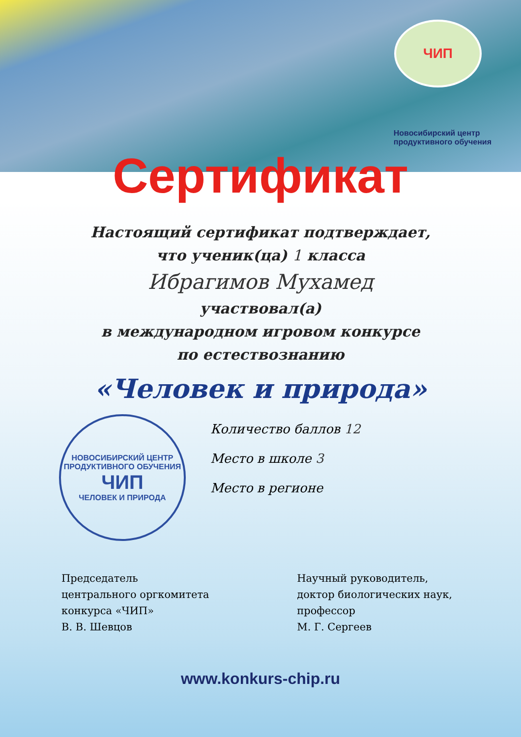ЧИП
Новосибирский центр
продуктивного обучения
Сертификат
Настоящий сертификат подтверждает,
что ученик(ца) 1 класса
Ибрагимов Мухамед
участвовал(а)
в международном игровом конкурсе
по естествознанию
«Человек и природа»
НОВОСИБИРСКИЙ ЦЕНТР ПРОДУКТИВНОГО ОБУЧЕНИЯ
ЧИП
ЧЕЛОВЕК И ПРИРОДА
Количество баллов 12
Место в школе 3
Место в регионе
Председатель
центрального оргкомитета
конкурса «ЧИП»
В. В. Шевцов
Научный руководитель,
доктор биологических наук,
профессор
М. Г. Сергеев
www.konkurs-chip.ru